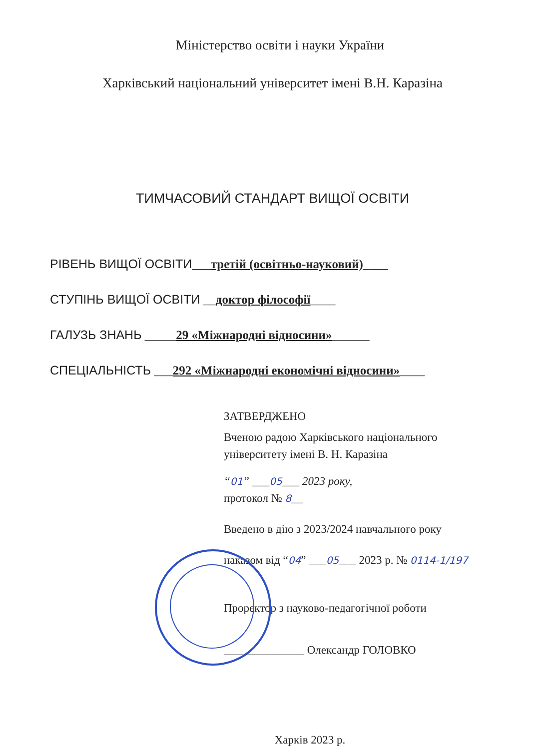Міністерство освіти і науки України
Харківський національний університет імені В.Н. Каразіна
ТИМЧАСОВИЙ СТАНДАРТ ВИЩОЇ ОСВІТИ
РІВЕНЬ ВИЩОЇ ОСВІТИ___третій (освітньо-науковий)____
СТУПІНЬ ВИЩОЇ ОСВІТИ __доктор філософії____
ГАЛУЗЬ ЗНАНЬ _____29 «Міжнародні відносини»______
СПЕЦІАЛЬНІСТЬ ___292 «Міжнародні економічні відносини»____
ЗАТВЕРДЖЕНО
Вченою радою Харківського національного
університету імені В. Н. Каразіна
“01” ___05___ 2023 року,
протокол № 8__
Введено в дію з 2023/2024 навчального року
наказом від “04” ___05___ 2023 р. № 0114-1/197
Проректор з науково-педагогічної роботи
______________ Олександр ГОЛОВКО
Харків 2023 р.